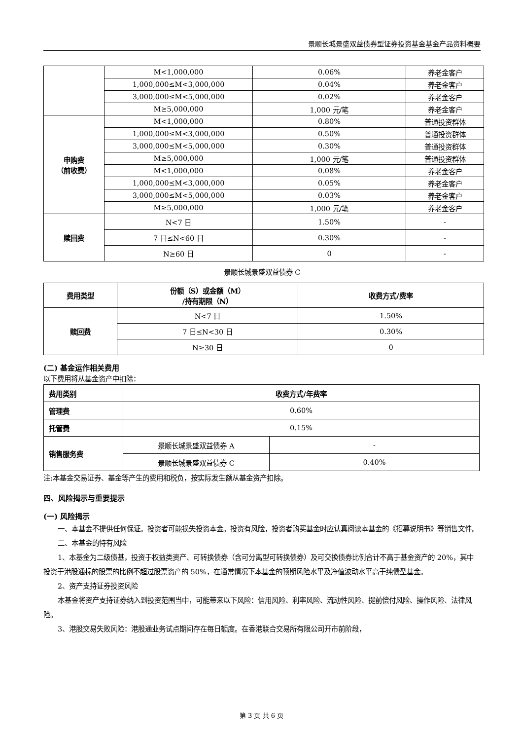景顺长城景盛双益债券型证券投资基金基金产品资料概要
| | M<1,000,000 | 0.06% | 养老金客户 |
| | 1,000,000≤M<3,000,000 | 0.04% | 养老金客户 |
| | 3,000,000≤M<5,000,000 | 0.02% | 养老金客户 |
| | M≥5,000,000 | 1,000 元/笔 | 养老金客户 |
| 申购费 （前收费） | M<1,000,000 | 0.80% | 普通投资群体 |
| | 1,000,000≤M<3,000,000 | 0.50% | 普通投资群体 |
| | 3,000,000≤M<5,000,000 | 0.30% | 普通投资群体 |
| | M≥5,000,000 | 1,000 元/笔 | 普通投资群体 |
| | M<1,000,000 | 0.08% | 养老金客户 |
| | 1,000,000≤M<3,000,000 | 0.05% | 养老金客户 |
| | 3,000,000≤M<5,000,000 | 0.03% | 养老金客户 |
| | M≥5,000,000 | 1,000 元/笔 | 养老金客户 |
| 赎回费 | N<7 日 | 1.50% | - |
| | 7 日≤N<60 日 | 0.30% | - |
| | N≥60 日 | 0 | - |
景顺长城景盛双益债券 C
| 费用类型 | 份额（S）或金额（M） /持有期限（N） | 收费方式/费率 |
| --- | --- | --- |
| 赎回费 | N<7 日 | 1.50% |
| | 7 日≤N<30 日 | 0.30% |
| | N≥30 日 | 0 |
(二) 基金运作相关费用
以下费用将从基金资产中扣除：
| 费用类别 | 收费方式/年费率 | |
| --- | --- | --- |
| 管理费 | 0.60% | |
| 托管费 | 0.15% | |
| 销售服务费 | 景顺长城景盛双益债券 A | - |
| | 景顺长城景盛双益债券 C | 0.40% |
注:本基金交易证券、基金等产生的费用和税负，按实际发生额从基金资产扣除。
四、风险揭示与重要提示
(一) 风险揭示
一、本基金不提供任何保证。投资者可能损失投资本金。投资有风险，投资者购买基金时应认真阅读本基金的《招募说明书》等销售文件。
二、本基金的特有风险
1、本基金为二级债基，投资于权益类资产、可转换债券（含可分离型可转换债券）及可交换债券比例合计不高于基金资产的 20%，其中投资于港股通标的股票的比例不超过股票资产的 50%，在通常情况下本基金的预期风险水平及净值波动水平高于纯债型基金。
2、资产支持证券投资风险
本基金将资产支持证券纳入到投资范围当中，可能带来以下风险：信用风险、利率风险、流动性风险、提前偿付风险、操作风险、法律风险。
3、港股交易失败风险：港股通业务试点期间存在每日额度。在香港联合交易所有限公司开市前阶段，
第 3 页 共 6 页